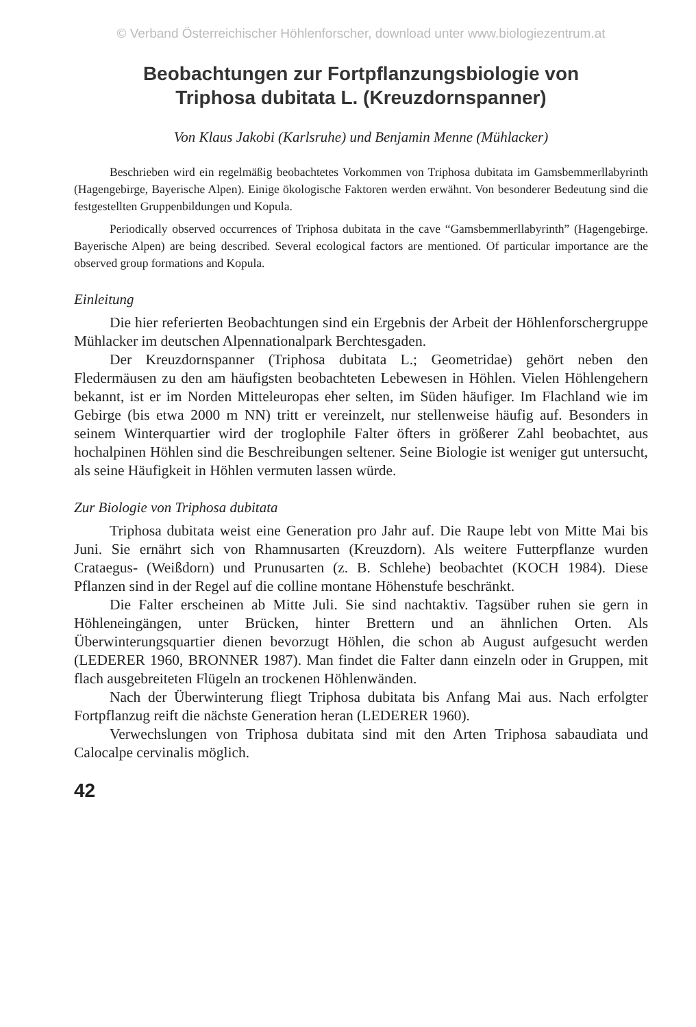© Verband Österreichischer Höhlenforscher, download unter www.biologiezentrum.at
Beobachtungen zur Fortpflanzungsbiologie von
Triphosa dubitata L. (Kreuzdornspanner)
Von Klaus Jakobi (Karlsruhe) und Benjamin Menne (Mühlacker)
Beschrieben wird ein regelmäßig beobachtetes Vorkommen von Triphosa dubitata im Gamsbemmerllabyrinth (Hagengebirge, Bayerische Alpen). Einige ökologische Faktoren werden erwähnt. Von besonderer Bedeutung sind die festgestellten Gruppenbildungen und Kopula.
Periodically observed occurrences of Triphosa dubitata in the cave “Gamsbemmerllabyrinth” (Hagengebirge. Bayerische Alpen) are being described. Several ecological factors are mentioned. Of particular importance are the observed group formations and Kopula.
Einleitung
Die hier referierten Beobachtungen sind ein Ergebnis der Arbeit der Höhlenforschergruppe Mühlacker im deutschen Alpennationalpark Berchtesgaden.
Der Kreuzdornspanner (Triphosa dubitata L.; Geometridae) gehört neben den Fledermäusen zu den am häufigsten beobachteten Lebewesen in Höhlen. Vielen Höhlengehern bekannt, ist er im Norden Mitteleuropas eher selten, im Süden häufiger. Im Flachland wie im Gebirge (bis etwa 2000 m NN) tritt er vereinzelt, nur stellenweise häufig auf. Besonders in seinem Winterquartier wird der troglophile Falter öfters in größerer Zahl beobachtet, aus hochalpinen Höhlen sind die Beschreibungen seltener. Seine Biologie ist weniger gut untersucht, als seine Häufigkeit in Höhlen vermuten lassen würde.
Zur Biologie von Triphosa dubitata
Triphosa dubitata weist eine Generation pro Jahr auf. Die Raupe lebt von Mitte Mai bis Juni. Sie ernährt sich von Rhamnusarten (Kreuzdorn). Als weitere Futterpflanze wurden Crataegus- (Weißdorn) und Prunusarten (z. B. Schlehe) beobachtet (KOCH 1984). Diese Pflanzen sind in der Regel auf die colline montane Höhenstufe beschränkt.
Die Falter erscheinen ab Mitte Juli. Sie sind nachtaktiv. Tagsüber ruhen sie gern in Höhleneingängen, unter Brücken, hinter Brettern und an ähnlichen Orten. Als Überwinterungsquartier dienen bevorzugt Höhlen, die schon ab August aufgesucht werden (LEDERER 1960, BRONNER 1987). Man findet die Falter dann einzeln oder in Gruppen, mit flach ausgebreiteten Flügeln an trockenen Höhlenwänden.
Nach der Überwinterung fliegt Triphosa dubitata bis Anfang Mai aus. Nach erfolgter Fortpflanzug reift die nächste Generation heran (LEDERER 1960).
Verwechslungen von Triphosa dubitata sind mit den Arten Triphosa sabaudiata und Calocalpe cervinalis möglich.
42